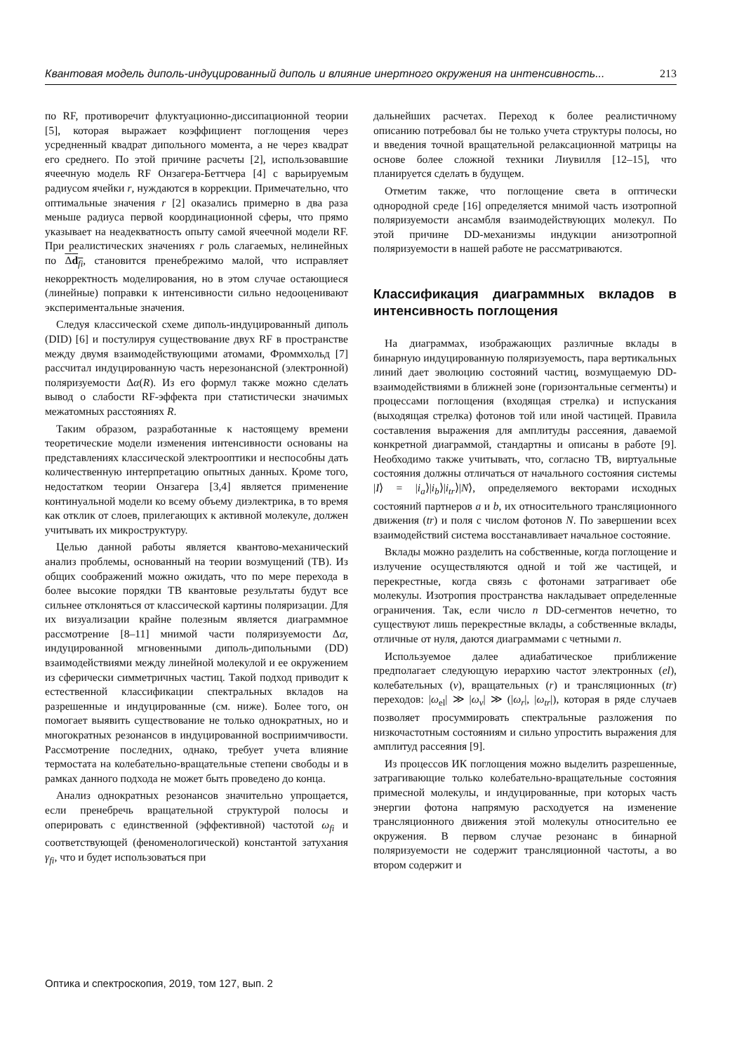Квантовая модель диполь-индуцированный диполь и влияние инертного окружения на интенсивность... 213
по RF, противоречит флуктуационно-диссипационной теории [5], которая выражает коэффициент поглощения через усредненный квадрат дипольного момента, а не через квадрат его среднего. По этой причине расчеты [2], использовавшие ячеечную модель RF Онзагера-Беттчера [4] с варьируемым радиусом ячейки r, нуждаются в коррекции. Примечательно, что оптимальные значения r [2] оказались примерно в два раза меньше радиуса первой координационной сферы, что прямо указывает на неадекватность опыту самой ячеечной модели RF. При реалистических значениях r роль слагаемых, нелинейных по Δd<sub>fi</sub>, становится пренебрежимо малой, что исправляет некорректность моделирования, но в этом случае остающиеся (линейные) поправки к интенсивности сильно недооценивают экспериментальные значения.
Следуя классической схеме диполь-индуцированный диполь (DID) [6] и постулируя существование двух RF в пространстве между двумя взаимодействующими атомами, Фроммхольд [7] рассчитал индуцированную часть нерезонансной (электронной) поляризуемости Δα(R). Из его формул также можно сделать вывод о слабости RF-эффекта при статистически значимых межатомных расстояниях R.
Таким образом, разработанные к настоящему времени теоретические модели изменения интенсивности основаны на представлениях классической электрооптики и неспособны дать количественную интерпретацию опытных данных. Кроме того, недостатком теории Онзагера [3,4] является применение континуальной модели ко всему объему диэлектрика, в то время как отклик от слоев, прилегающих к активной молекуле, должен учитывать их микроструктуру.
Целью данной работы является квантово-механический анализ проблемы, основанный на теории возмущений (ТВ). Из общих соображений можно ожидать, что по мере перехода в более высокие порядки ТВ квантовые результаты будут все сильнее отклоняться от классической картины поляризации. Для их визуализации крайне полезным является диаграммное рассмотрение [8–11] мнимой части поляризуемости Δα, индуцированной мгновенными диполь-дипольными (DD) взаимодействиями между линейной молекулой и ее окружением из сферически симметричных частиц. Такой подход приводит к естественной классификации спектральных вкладов на разрешенные и индуцированные (см. ниже). Более того, он помогает выявить существование не только однократных, но и многократных резонансов в индуцированной восприимчивости. Рассмотрение последних, однако, требует учета влияние термостата на колебательно-вращательные степени свободы и в рамках данного подхода не может быть проведено до конца.
Анализ однократных резонансов значительно упрощается, если пренебречь вращательной структурой полосы и оперировать с единственной (эффективной) частотой ω<sub>fi</sub> и соответствующей (феноменологической) константой затухания γ<sub>fi</sub>, что и будет использоваться при
дальнейших расчетах. Переход к более реалистичному описанию потребовал бы не только учета структуры полосы, но и введения точной вращательной релаксационной матрицы на основе более сложной техники Лиувилля [12–15], что планируется сделать в будущем.
Отметим также, что поглощение света в оптически однородной среде [16] определяется мнимой часть изотропной поляризуемости ансамбля взаимодействующих молекул. По этой причине DD-механизмы индукции анизотропной поляризуемости в нашей работе не рассматриваются.
Классификация диаграммных вкладов в интенсивность поглощения
На диаграммах, изображающих различные вклады в бинарную индуцированную поляризуемость, пара вертикальных линий дает эволюцию состояний частиц, возмущаемую DD-взаимодействиями в ближней зоне (горизонтальные сегменты) и процессами поглощения (входящая стрелка) и испускания (выходящая стрелка) фотонов той или иной частицей. Правила составления выражения для амплитуды рассеяния, даваемой конкретной диаграммой, стандартны и описаны в работе [9]. Необходимо также учитывать, что, согласно ТВ, виртуальные состояния должны отличаться от начального состояния системы |I⟩ = |i<sub>a</sub>⟩|i<sub>b</sub>⟩|i<sub>tr</sub>⟩|N⟩, определяемого векторами исходных состояний партнеров a и b, их относительного трансляционного движения (tr) и поля с числом фотонов N. По завершении всех взаимодействий система восстанавливает начальное состояние.
Вклады можно разделить на собственные, когда поглощение и излучение осуществляются одной и той же частицей, и перекрестные, когда связь с фотонами затрагивает обе молекулы. Изотропия пространства накладывает определенные ограничения. Так, если число n DD-сегментов нечетно, то существуют лишь перекрестные вклады, а собственные вклады, отличные от нуля, даются диаграммами с четными n.
Используемое далее адиабатическое приближение предполагает следующую иерархию частот электронных (el), колебательных (v), вращательных (r) и трансляционных (tr) переходов: |ω<sub>el</sub>| ≫ |ω<sub>v</sub>| ≫ (|ω<sub>r</sub>|, |ω<sub>tr</sub>|), которая в ряде случаев позволяет просуммировать спектральные разложения по низкочастотным состояниям и сильно упростить выражения для амплитуд рассеяния [9].
Из процессов ИК поглощения можно выделить разрешенные, затрагивающие только колебательно-вращательные состояния примесной молекулы, и индуцированные, при которых часть энергии фотона напрямую расходуется на изменение трансляционного движения этой молекулы относительно ее окружения. В первом случае резонанс в бинарной поляризуемости не содержит трансляционной частоты, а во втором содержит и
Оптика и спектроскопия, 2019, том 127, вып. 2